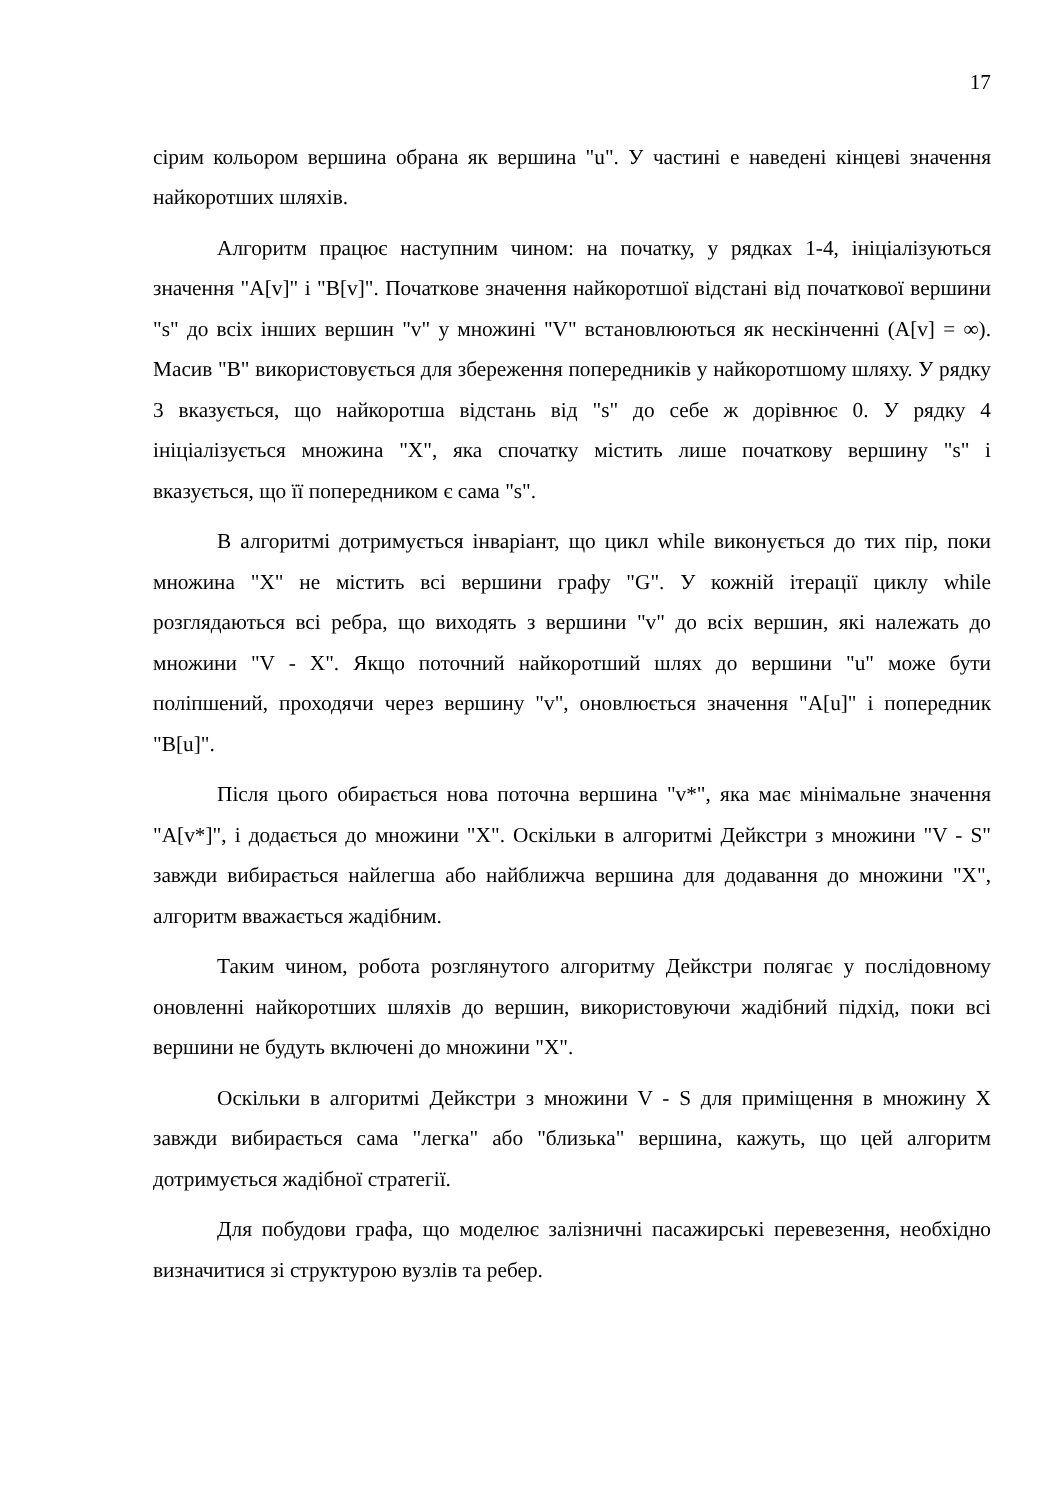17
сірим кольором вершина обрана як вершина "u". У частині е наведені кінцеві значення найкоротших шляхів.
Алгоритм працює наступним чином: на початку, у рядках 1-4, ініціалізуються значення "A[v]" і "B[v]". Початкове значення найкоротшої відстані від початкової вершини "s" до всіх інших вершин "v" у множині "V" встановлюються як нескінченні (A[v] = ∞). Масив "B" використовується для збереження попередників у найкоротшому шляху. У рядку 3 вказується, що найкоротша відстань від "s" до себе ж дорівнює 0. У рядку 4 ініціалізується множина "X", яка спочатку містить лише початкову вершину "s" і вказується, що її попередником є сама "s".
В алгоритмі дотримується інваріант, що цикл while виконується до тих пір, поки множина "X" не містить всі вершини графу "G". У кожній ітерації циклу while розглядаються всі ребра, що виходять з вершини "v" до всіх вершин, які належать до множини "V - X". Якщо поточний найкоротший шлях до вершини "u" може бути поліпшений, проходячи через вершину "v", оновлюється значення "A[u]" і попередник "B[u]".
Після цього обирається нова поточна вершина "v*", яка має мінімальне значення "A[v*]", і додається до множини "X". Оскільки в алгоритмі Дейкстри з множини "V - S" завжди вибирається найлегша або найближча вершина для додавання до множини "X", алгоритм вважається жадібним.
Таким чином, робота розглянутого алгоритму Дейкстри полягає у послідовному оновленні найкоротших шляхів до вершин, використовуючи жадібний підхід, поки всі вершини не будуть включені до множини "X".
Оскільки в алгоритмі Дейкстри з множини V - S для приміщення в множину X завжди вибирається сама "легка" або "близька" вершина, кажуть, що цей алгоритм дотримується жадібної стратегії.
Для побудови графа, що моделює залізничні пасажирські перевезення, необхідно визначитися зі структурою вузлів та ребер.